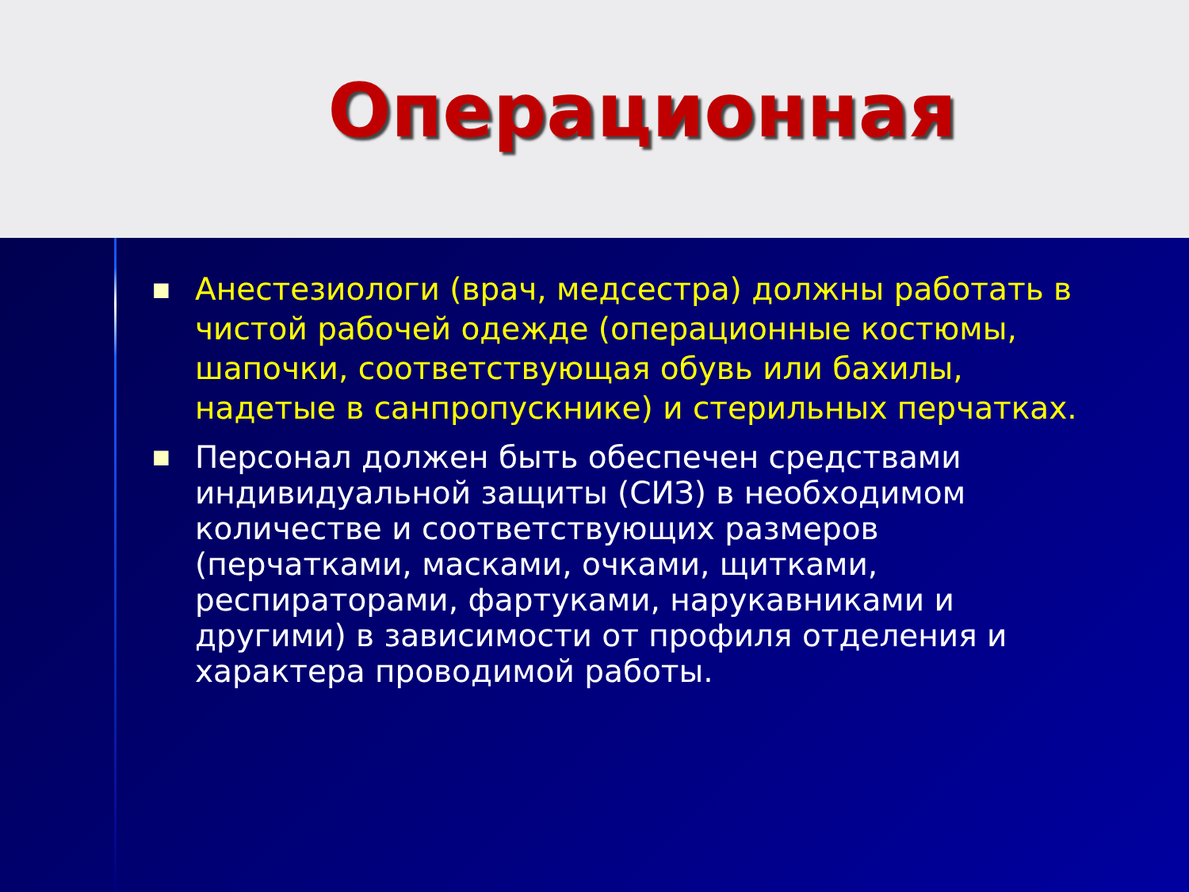Операционная
■ Анестезиологи (врач, медсестра) должны работать в чистой рабочей одежде (операционные костюмы, шапочки, соответствующая обувь или бахилы, надетые в санпропускнике) и стерильных перчатках.
■ Персонал должен быть обеспечен средствами индивидуальной защиты (СИЗ) в необходимом количестве и соответствующих размеров (перчатками, масками, очками, щитками, респираторами, фартуками, нарукавниками и другими) в зависимости от профиля отделения и характера проводимой работы.